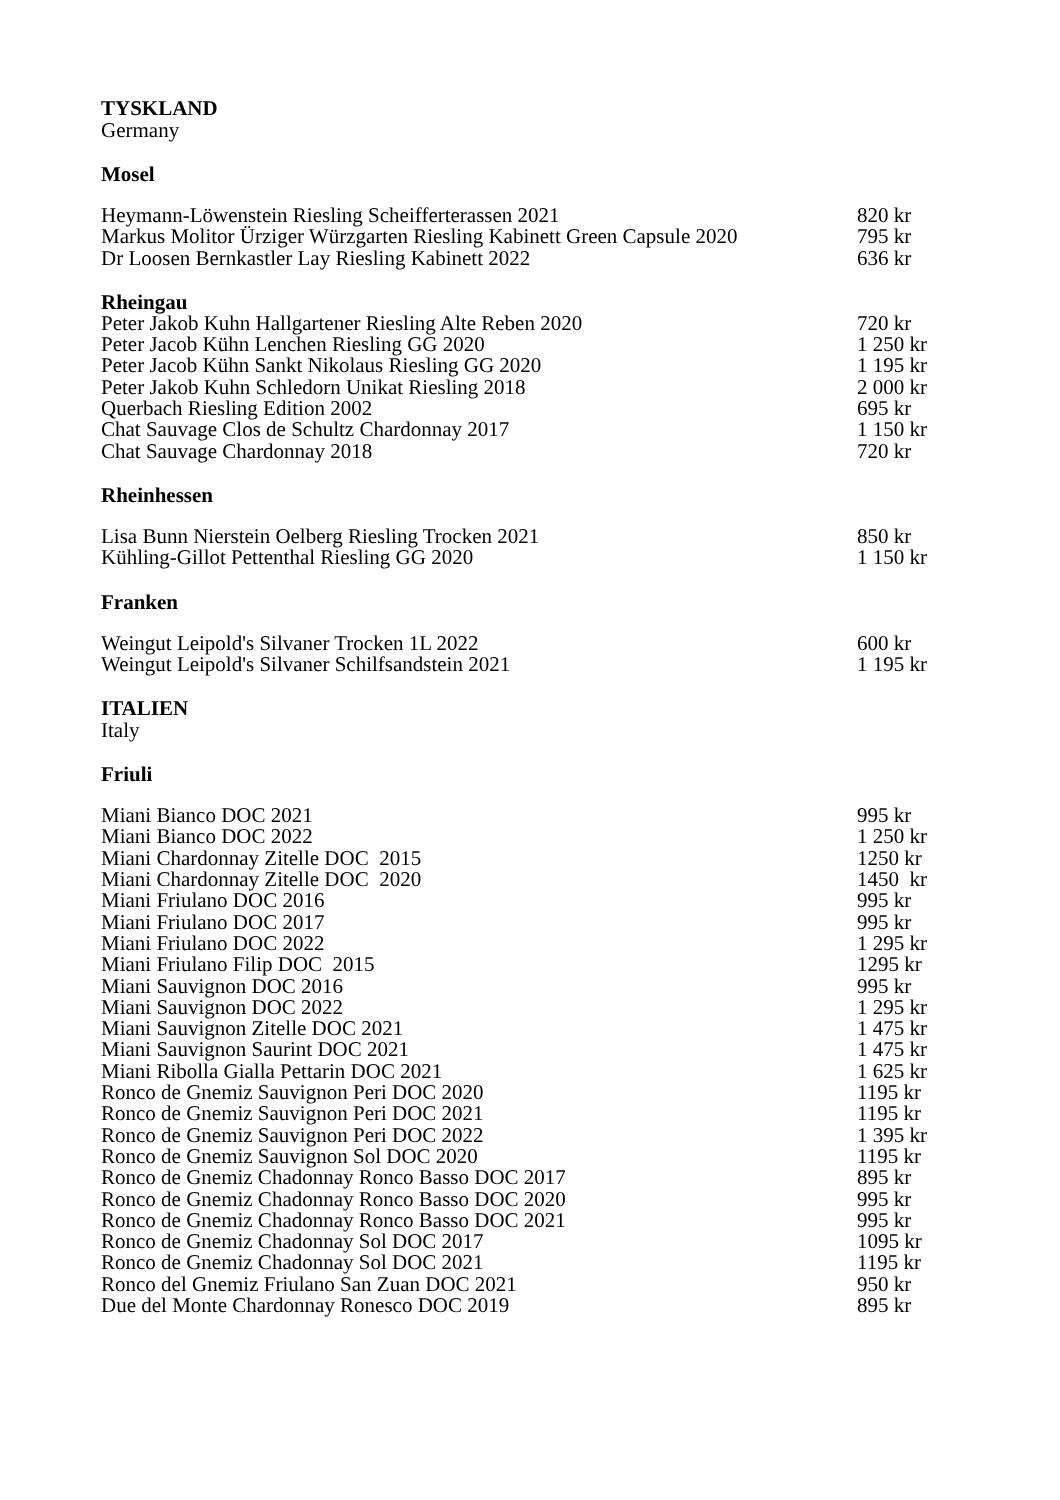TYSKLAND
Germany
Mosel
| Heymann-Löwenstein Riesling Scheifferterassen 2021 | 820 kr |
| Markus Molitor Ürziger Würzgarten Riesling Kabinett Green Capsule 2020 | 795 kr |
| Dr Loosen Bernkastler Lay Riesling Kabinett 2022 | 636 kr |
Rheingau
| Peter Jakob Kuhn Hallgartener Riesling Alte Reben 2020 | 720 kr |
| Peter Jacob Kühn Lenchen Riesling GG 2020 | 1 250 kr |
| Peter Jacob Kühn Sankt Nikolaus Riesling GG 2020 | 1 195 kr |
| Peter Jakob Kuhn Schledorn Unikat Riesling 2018 | 2 000 kr |
| Querbach Riesling Edition 2002 | 695 kr |
| Chat Sauvage Clos de Schultz Chardonnay 2017 | 1 150 kr |
| Chat Sauvage Chardonnay 2018 | 720 kr |
Rheinhessen
| Lisa Bunn Nierstein Oelberg Riesling Trocken 2021 | 850 kr |
| Kühling-Gillot Pettenthal Riesling GG 2020 | 1 150 kr |
Franken
| Weingut Leipold's Silvaner Trocken 1L 2022 | 600 kr |
| Weingut Leipold's Silvaner Schilfsandstein 2021 | 1 195 kr |
ITALIEN
Italy
Friuli
| Miani Bianco DOC 2021 | 995 kr |
| Miani Bianco DOC 2022 | 1 250 kr |
| Miani Chardonnay Zitelle DOC 2015 | 1250 kr |
| Miani Chardonnay Zitelle DOC 2020 | 1450 kr |
| Miani Friulano DOC 2016 | 995 kr |
| Miani Friulano DOC 2017 | 995 kr |
| Miani Friulano DOC 2022 | 1 295 kr |
| Miani Friulano Filip DOC 2015 | 1295 kr |
| Miani Sauvignon DOC 2016 | 995 kr |
| Miani Sauvignon DOC 2022 | 1 295 kr |
| Miani Sauvignon Zitelle DOC 2021 | 1 475 kr |
| Miani Sauvignon Saurint DOC 2021 | 1 475 kr |
| Miani Ribolla Gialla Pettarin DOC 2021 | 1 625 kr |
| Ronco de Gnemiz Sauvignon Peri DOC 2020 | 1195 kr |
| Ronco de Gnemiz Sauvignon Peri DOC 2021 | 1195 kr |
| Ronco de Gnemiz Sauvignon Peri DOC 2022 | 1 395 kr |
| Ronco de Gnemiz Sauvignon Sol DOC 2020 | 1195 kr |
| Ronco de Gnemiz Chadonnay Ronco Basso DOC 2017 | 895 kr |
| Ronco de Gnemiz Chadonnay Ronco Basso DOC 2020 | 995 kr |
| Ronco de Gnemiz Chadonnay Ronco Basso DOC 2021 | 995 kr |
| Ronco de Gnemiz Chadonnay Sol DOC 2017 | 1095 kr |
| Ronco de Gnemiz Chadonnay Sol DOC 2021 | 1195 kr |
| Ronco del Gnemiz Friulano San Zuan DOC 2021 | 950 kr |
| Due del Monte Chardonnay Ronesco DOC 2019 | 895 kr |